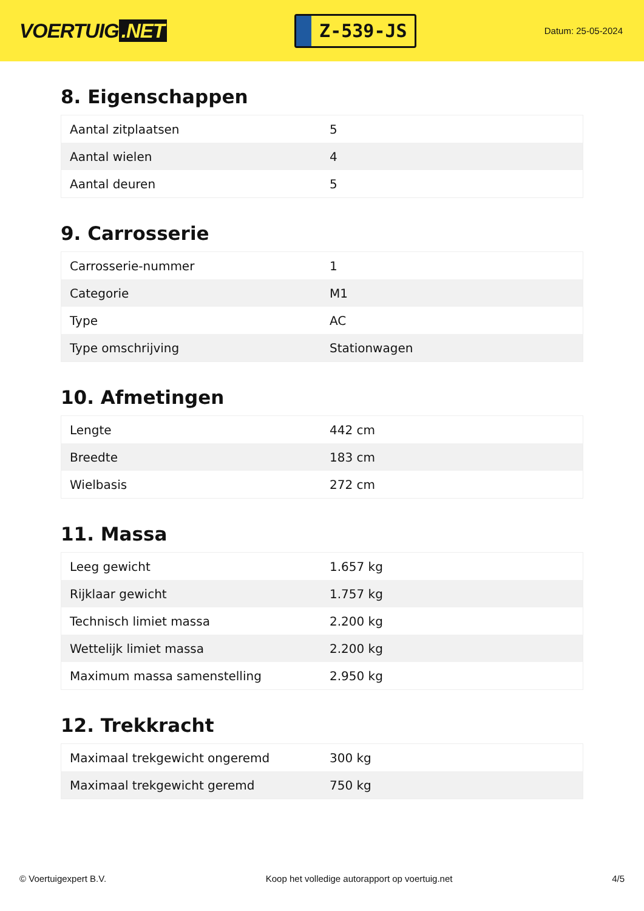VOERTUIG.NET
Z-539-JS
Datum: 25-05-2024
8. Eigenschappen
| Aantal zitplaatsen | 5 |
| Aantal wielen | 4 |
| Aantal deuren | 5 |
9. Carrosserie
| Carrosserie-nummer | 1 |
| Categorie | M1 |
| Type | AC |
| Type omschrijving | Stationwagen |
10. Afmetingen
| Lengte | 442 cm |
| Breedte | 183 cm |
| Wielbasis | 272 cm |
11. Massa
| Leeg gewicht | 1.657 kg |
| Rijklaar gewicht | 1.757 kg |
| Technisch limiet massa | 2.200 kg |
| Wettelijk limiet massa | 2.200 kg |
| Maximum massa samenstelling | 2.950 kg |
12. Trekkracht
| Maximaal trekgewicht ongeremd | 300 kg |
| Maximaal trekgewicht geremd | 750 kg |
© Voertuigexpert B.V. Koop het volledige autorapport op voertuig.net 4/5